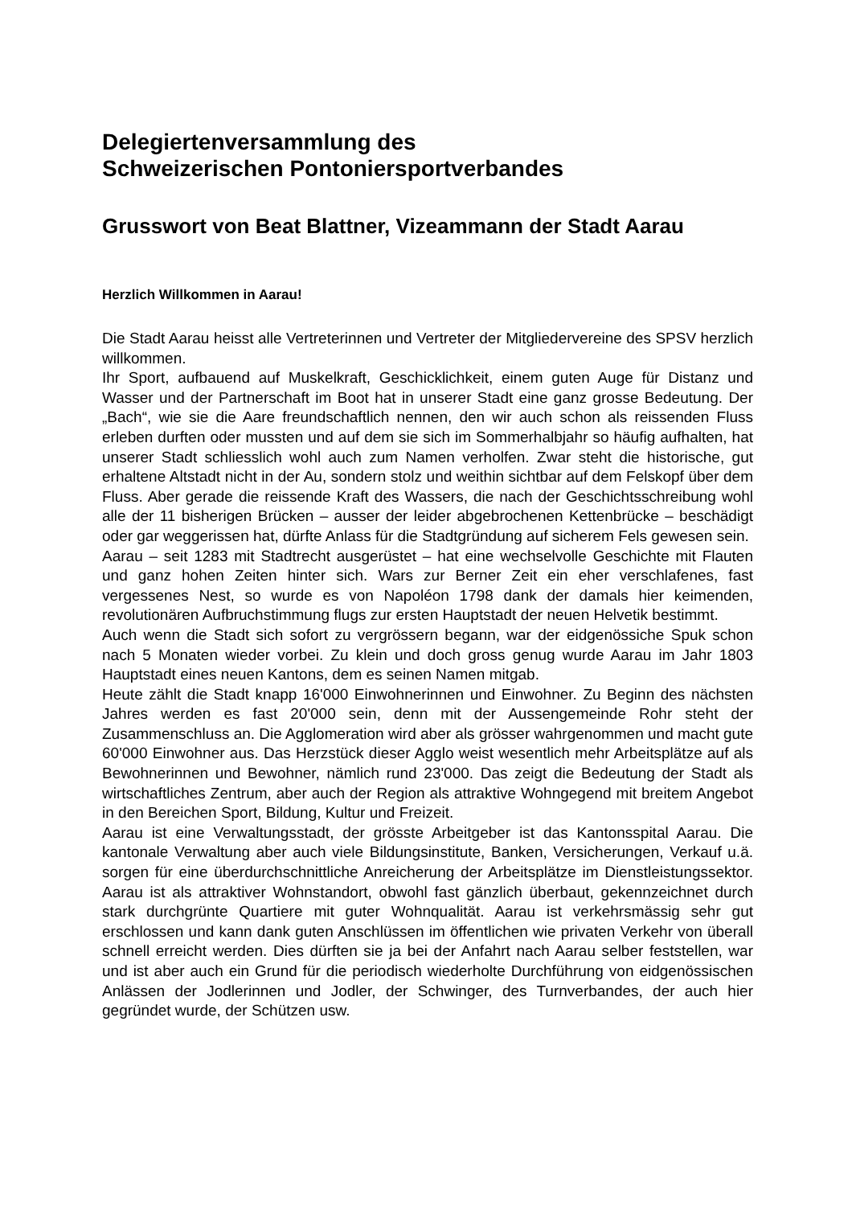Delegiertenversammlung des
Schweizerischen Pontoniersportverbandes
Grusswort von Beat Blattner, Vizeammann der Stadt Aarau
Herzlich Willkommen in Aarau!
Die Stadt Aarau heisst alle Vertreterinnen und Vertreter der Mitgliedervereine des SPSV herzlich willkommen.
Ihr Sport, aufbauend auf Muskelkraft, Geschicklichkeit, einem guten Auge für Distanz und Wasser und der Partnerschaft im Boot hat in unserer Stadt eine ganz grosse Bedeutung. Der „Bach“, wie sie die Aare freundschaftlich nennen, den wir auch schon als reissenden Fluss erleben durften oder mussten und auf dem sie sich im Sommerhalbjahr so häufig aufhalten, hat unserer Stadt schliesslich wohl auch zum Namen verholfen. Zwar steht die historische, gut erhaltene Altstadt nicht in der Au, sondern stolz und weithin sichtbar auf dem Felskopf über dem Fluss. Aber gerade die reissende Kraft des Wassers, die nach der Geschichtsschreibung wohl alle der 11 bisherigen Brücken – ausser der leider abgebrochenen Kettenbrücke – beschädigt oder gar weggerissen hat, dürfte Anlass für die Stadtgründung auf sicherem Fels gewesen sein.
Aarau – seit 1283 mit Stadtrecht ausgerüstet – hat eine wechselvolle Geschichte mit Flauten und ganz hohen Zeiten hinter sich. Wars zur Berner Zeit ein eher verschlafenes, fast vergessenes Nest, so wurde es von Napoléon 1798 dank der damals hier keimenden, revolutionären Aufbruchstimmung flugs zur ersten Hauptstadt der neuen Helvetik bestimmt.
Auch wenn die Stadt sich sofort zu vergrössern begann, war der eidgenössiche Spuk schon nach 5 Monaten wieder vorbei. Zu klein und doch gross genug wurde Aarau im Jahr 1803 Hauptstadt eines neuen Kantons, dem es seinen Namen mitgab.
Heute zählt die Stadt knapp 16'000 Einwohnerinnen und Einwohner. Zu Beginn des nächsten Jahres werden es fast 20'000 sein, denn mit der Aussengemeinde Rohr steht der Zusammenschluss an. Die Agglomeration wird aber als grösser wahrgenommen und macht gute 60'000 Einwohner aus. Das Herzstück dieser Agglo weist wesentlich mehr Arbeitsplätze auf als Bewohnerinnen und Bewohner, nämlich rund 23'000. Das zeigt die Bedeutung der Stadt als wirtschaftliches Zentrum, aber auch der Region als attraktive Wohngegend mit breitem Angebot in den Bereichen Sport, Bildung, Kultur und Freizeit.
Aarau ist eine Verwaltungsstadt, der grösste Arbeitgeber ist das Kantonsspital Aarau. Die kantonale Verwaltung aber auch viele Bildungsinstitute, Banken, Versicherungen, Verkauf u.ä. sorgen für eine überdurchschnittliche Anreicherung der Arbeitsplätze im Dienstleistungssektor. Aarau ist als attraktiver Wohnstandort, obwohl fast gänzlich überbaut, gekennzeichnet durch stark durchgrünte Quartiere mit guter Wohnqualität. Aarau ist verkehrsmässig sehr gut erschlossen und kann dank guten Anschlüssen im öffentlichen wie privaten Verkehr von überall schnell erreicht werden. Dies dürften sie ja bei der Anfahrt nach Aarau selber feststellen, war und ist aber auch ein Grund für die periodisch wiederholte Durchführung von eidgenössischen Anlässen der Jodlerinnen und Jodler, der Schwinger, des Turnverbandes, der auch hier gegründet wurde, der Schützen usw.